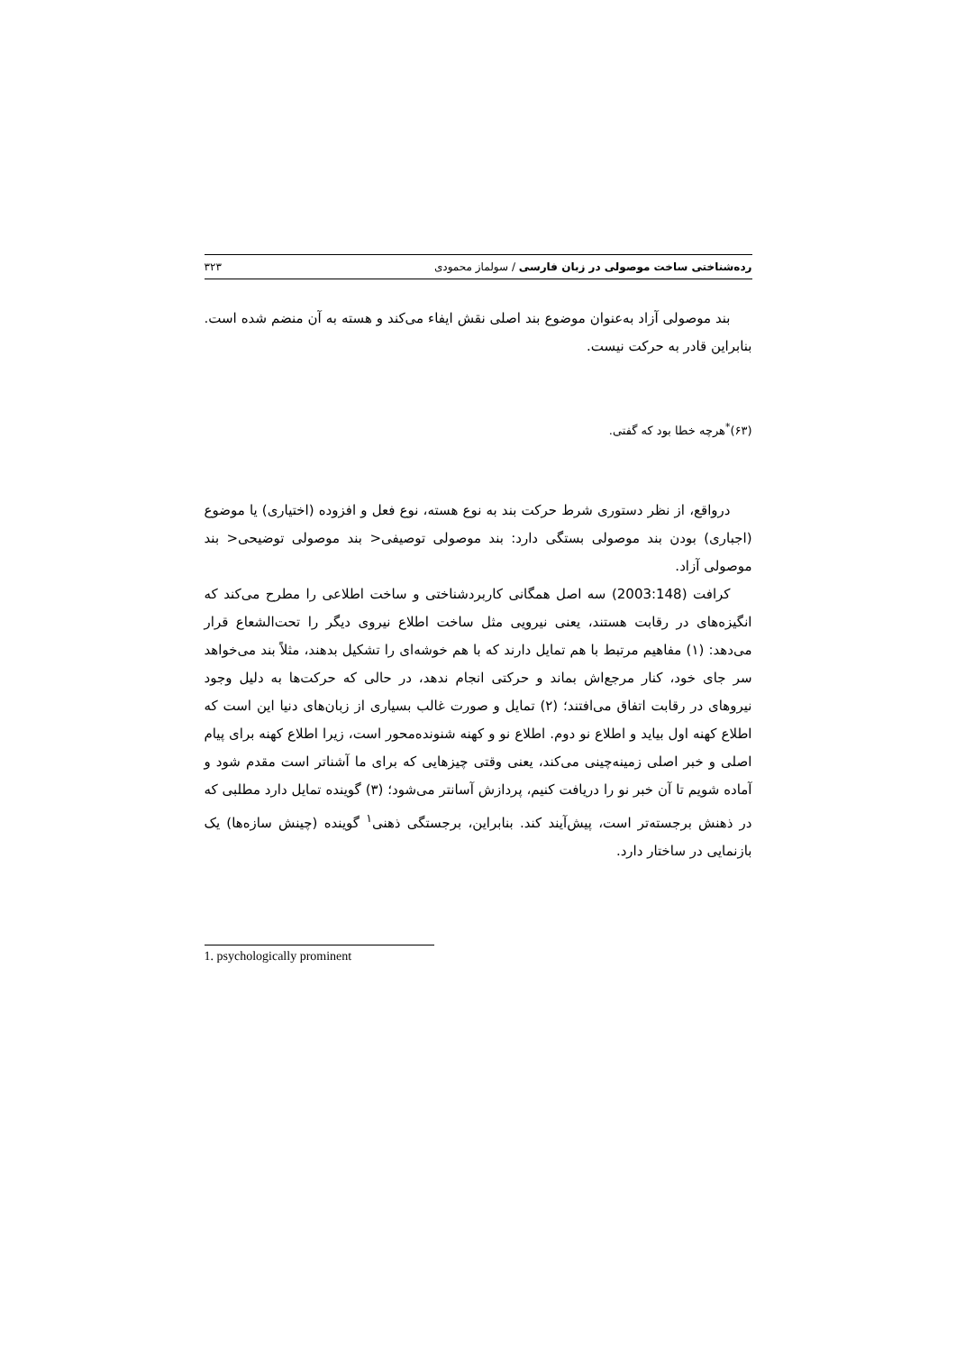رده‌شناختی ساخت موصولی در زبان فارسی / سولماز محمودی ۳۲۳
بند موصولی آزاد به‌عنوان موضوع بند اصلی نقش ایفاء می‌کند و هسته به آن منضم شده است. بنابراین قادر به حرکت نیست.
(۶۳)<sup>*</sup>هرچه خطا بود که گفتی.
درواقع، از نظر دستوری شرط حرکت بند به نوع هسته، نوع فعل و افزوده (اختیاری) یا موضوع (اجباری) بودن بند موصولی بستگی دارد: بند موصولی توصیفی< بند موصولی توضیحی< بند موصولی آزاد.
کرافت (2003:148) سه اصل همگانی کاربردشناختی و ساخت اطلاعی را مطرح می‌کند که انگیزه‌های در رقابت هستند، یعنی نیرویی مثل ساخت اطلاع نیروی دیگر را تحت‌الشعاع قرار می‌دهد: (۱) مفاهیم مرتبط با هم تمایل دارند که با هم خوشه‌ای را تشکیل بدهند، مثلاً بند می‌خواهد سر جای خود، کنار مرجع‌اش بماند و حرکتی انجام ندهد، در حالی که حرکت‌ها به دلیل وجود نیروهای در رقابت اتفاق می‌افتند؛ (۲) تمایل و صورت غالب بسیاری از زبان‌های دنیا این است که اطلاع کهنه اول بیاید و اطلاع نو دوم. اطلاع نو و کهنه شنونده‌محور است، زیرا اطلاع کهنه برای پیام اصلی و خبر اصلی زمینه‌چینی می‌کند، یعنی وقتی چیزهایی که برای ما آشناتر است مقدم شود و آماده شویم تا آن خبر نو را دریافت کنیم، پردازش آسانتر می‌شود؛ (۳) گوینده تمایل دارد مطلبی که در ذهنش برجسته‌تر است، پیش‌آیند کند. بنابراین، برجستگی ذهنی<sup>۱</sup> گوینده (چینش سازه‌ها) یک بازنمایی در ساختار دارد.
1. psychologically prominent